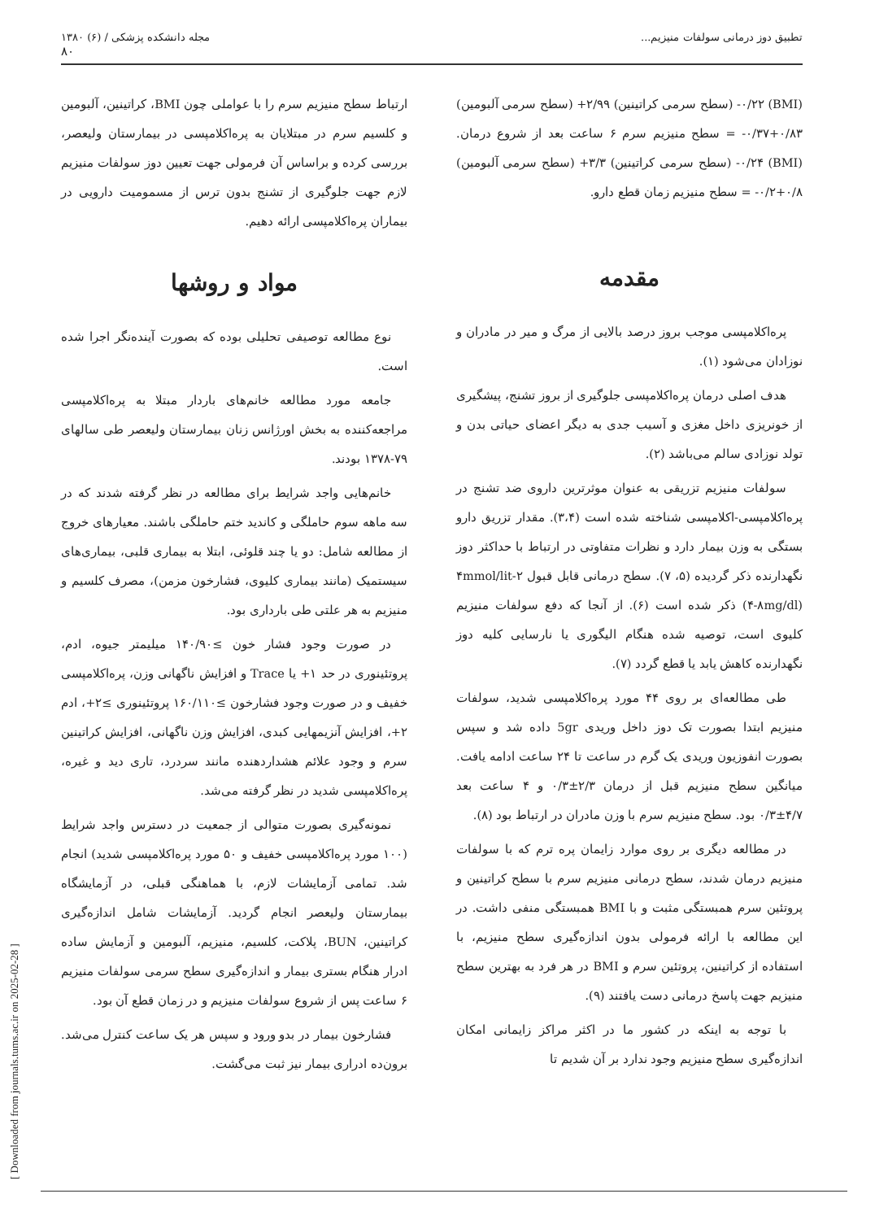تطبیق دوز درمانی سولفات منیزیم... مجله دانشکده پزشکی / (۶) ۱۳۸۰
۸۰
(BMI) ۰/۲۲- (سطح سرمی کراتینین) ۲/۹۹+ (سطح سرمی آلبومین) ۰/۸۳+۰/۳۷- = سطح منیزیم سرم ۶ ساعت بعد از شروع درمان. (BMI) ۰/۲۴- (سطح سرمی کراتینین) ۳/۳+ (سطح سرمی آلبومین) ۰/۸+۰/۲- = سطح منیزیم زمان قطع دارو.
مقدمه
پره‌اکلامپسی موجب بروز درصد بالایی از مرگ و میر در مادران و نوزادان می‌شود (۱).
هدف اصلی درمان پره‌اکلامپسی جلوگیری از بروز تشنج، پیشگیری از خونریزی داخل مغزی و آسیب جدی به دیگر اعضای حیاتی بدن و تولد نوزادی سالم می‌باشد (۲).
سولفات منیزیم تزریقی به عنوان موثرترین داروی ضد تشنج در پره‌اکلامپسی-اکلامپسی شناخته شده است (۳،۴). مقدار تزریق دارو بستگی به وزن بیمار دارد و نظرات متفاوتی در ارتباط با حداکثر دوز نگهدارنده ذکر گردیده (۵، ۷). سطح درمانی قابل قبول ۲-۴mmol/lit (۴-۸mg/dl) ذکر شده است (۶). از آنجا که دفع سولفات منیزیم کلیوی است، توصیه شده هنگام الیگوری یا نارسایی کلیه دوز نگهدارنده کاهش یابد یا قطع گردد (۷).
طی مطالعه‌ای بر روی ۴۴ مورد پره‌اکلامپسی شدید، سولفات منیزیم ابتدا بصورت تک دوز داخل وریدی 5gr داده شد و سپس بصورت انفوزیون وریدی یک گرم در ساعت تا ۲۴ ساعت ادامه یافت. میانگین سطح منیزیم قبل از درمان ۲/۳±۰/۳ و ۴ ساعت بعد ۴/۷±۰/۳ بود. سطح منیزیم سرم با وزن مادران در ارتباط بود (۸).
در مطالعه دیگری بر روی موارد زایمان پره ترم که با سولفات منیزیم درمان شدند، سطح درمانی منیزیم سرم با سطح کراتینین و پروتئین سرم همبستگی مثبت و با BMI همبستگی منفی داشت. در این مطالعه با ارائه فرمولی بدون اندازه‌گیری سطح منیزیم، با استفاده از کراتینین، پروتئین سرم و BMI در هر فرد به بهترین سطح منیزیم جهت پاسخ درمانی دست یافتند (۹).
با توجه به اینکه در کشور ما در اکثر مراکز زایمانی امکان اندازه‌گیری سطح منیزیم وجود ندارد بر آن شدیم تا
ارتباط سطح منیزیم سرم را با عواملی چون BMI، کراتینین، آلبومین و کلسیم سرم در مبتلایان به پره‌اکلامپسی در بیمارستان ولیعصر، بررسی کرده و براساس آن فرمولی جهت تعیین دوز سولفات منیزیم لازم جهت جلوگیری از تشنج بدون ترس از مسمومیت دارویی در بیماران پره‌اکلامپسی ارائه دهیم.
مواد و روشها
نوع مطالعه توصیفی تحلیلی بوده که بصورت آینده‌نگر اجرا شده است.
جامعه مورد مطالعه خانم‌های باردار مبتلا به پره‌اکلامپسی مراجعه‌کننده به بخش اورژانس زنان بیمارستان ولیعصر طی سالهای ۷۹-۱۳۷۸ بودند.
خانم‌هایی واجد شرایط برای مطالعه در نظر گرفته شدند که در سه ماهه سوم حاملگی و کاندید ختم حاملگی باشند. معیارهای خروج از مطالعه شامل: دو یا چند قلوئی، ابتلا به بیماری قلبی، بیماری‌های سیستمیک (مانند بیماری کلیوی، فشارخون مزمن)، مصرف کلسیم و منیزیم به هر علتی طی بارداری بود.
در صورت وجود فشار خون ≥۱۴۰/۹۰ میلیمتر جیوه، ادم، پروتئینوری در حد ۱+ یا Trace و افزایش ناگهانی وزن، پره‌اکلامپسی خفیف و در صورت وجود فشارخون ≥۱۶۰/۱۱۰ پروتئینوری ≥۲+، ادم ۲+، افزایش آنزیمهایی کبدی، افزایش وزن ناگهانی، افزایش کراتینین سرم و وجود علائم هشداردهنده مانند سردرد، تاری دید و غیره، پره‌اکلامپسی شدید در نظر گرفته می‌شد.
نمونه‌گیری بصورت متوالی از جمعیت در دسترس واجد شرایط (۱۰۰ مورد پره‌اکلامپسی خفیف و ۵۰ مورد پره‌اکلامپسی شدید) انجام شد. تمامی آزمایشات لازم، با هماهنگی قبلی، در آزمایشگاه بیمارستان ولیعصر انجام گردید. آزمایشات شامل اندازه‌گیری کراتینین، BUN، پلاکت، کلسیم، منیزیم، آلبومین و آزمایش ساده ادرار هنگام بستری بیمار و اندازه‌گیری سطح سرمی سولفات منیزیم ۶ ساعت پس از شروع سولفات منیزیم و در زمان قطع آن بود.
فشارخون بیمار در بدو ورود و سپس هر یک ساعت کنترل می‌شد. برون‌ده ادراری بیمار نیز ثبت می‌گشت.
[ Downloaded from journals.tums.ac.ir on 2025-02-28 ]